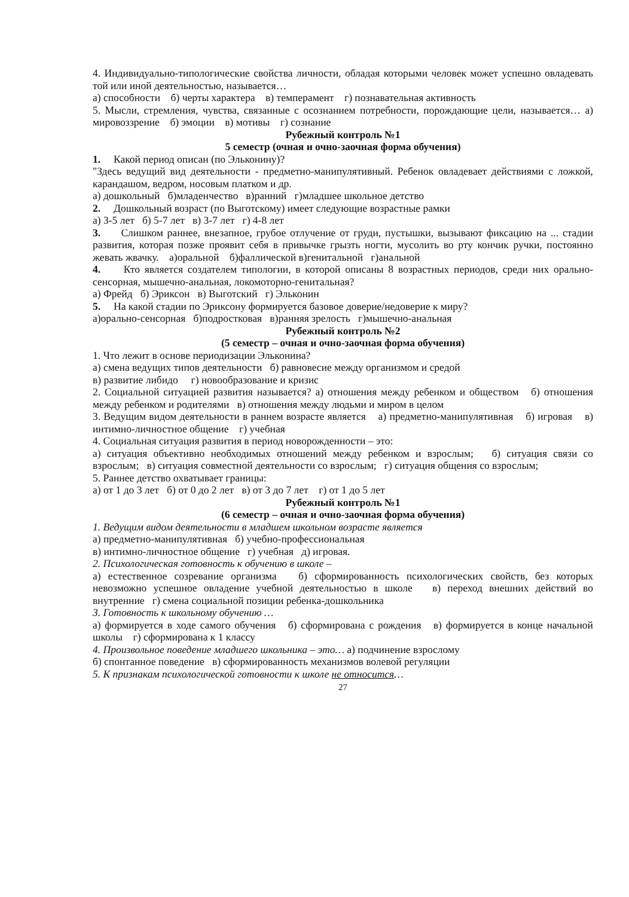4. Индивидуально-типологические свойства личности, обладая которыми человек может успешно овладевать той или иной деятельностью, называется…
а) способности б) черты характера в) темперамент г) познавательная активность
5. Мысли, стремления, чувства, связанные с осознанием потребности, порождающие цели, называется… а) мировоззрение б) эмоции в) мотивы г) сознание
Рубежный контроль №1
5 семестр (очная и очно-заочная форма обучения)
1. Какой период описан (по Эльконину)?
"Здесь ведущий вид деятельности - предметно-манипулятивный. Ребенок овладевает действиями с ложкой, карандашом, ведром, носовым платком и др.
а) дошкольный б)младенчество в)ранний г)младшее школьное детство
2. Дошкольный возраст (по Выготскому) имеет следующие возрастные рамки
а) 3-5 лет б) 5-7 лет в) 3-7 лет г) 4-8 лет
3. Слишком раннее, внезапное, грубое отлучение от груди, пустышки, вызывают фиксацию на ... стадии развития, которая позже проявит себя в привычке грызть ногти, мусолить во рту кончик ручки, постоянно жевать жвачку. а)оральной б)фаллической в)генитальной г)анальной
4. Кто является создателем типологии, в которой описаны 8 возрастных периодов, среди них орально-сенсорная, мышечно-анальная, локомоторно-генитальная?
а) Фрейд б) Эриксон в) Выготский г) Эльконин
5. На какой стадии по Эриксону формируется базовое доверие/недоверие к миру?
а)орально-сенсорная б)подростковая в)ранняя зрелость г)мышечно-анальная
Рубежный контроль №2
(5 семестр – очная и очно-заочная форма обучения)
1. Что лежит в основе периодизации Эльконина?
а) смена ведущих типов деятельности б) равновесие между организмом и средой
в) развитие либидо г) новообразование и кризис
2. Социальной ситуацией развития называется? а) отношения между ребенком и обществом б) отношения между ребенком и родителями в) отношения между людьми и миром в целом
3. Ведущим видом деятельности в раннем возрасте является а) предметно-манипулятивная б) игровая в) интимно-личностное общение г) учебная
4. Социальная ситуация развития в период новорожденности – это:
а) ситуация объективно необходимых отношений между ребенком и взрослым; б) ситуация связи со взрослым; в) ситуация совместной деятельности со взрослым; г) ситуация общения со взрослым;
5. Раннее детство охватывает границы:
а) от 1 до 3 лет б) от 0 до 2 лет в) от 3 до 7 лет г) от 1 до 5 лет
Рубежный контроль №1
(6 семестр – очная и очно-заочная форма обучения)
1. Ведущим видом деятельности в младшем школьном возрасте является
а) предметно-манипулятивная б) учебно-профессиональная
в) интимно-личностное общение г) учебная д) игровая.
2. Психологическая готовность к обучению в школе –
а) естественное созревание организма б) сформированность психологических свойств, без которых невозможно успешное овладение учебной деятельностью в школе в) переход внешних действий во внутренние г) смена социальной позиции ребенка-дошкольника
3. Готовность к школьному обучению …
а) формируется в ходе самого обучения б) сформирована с рождения в) формируется в конце начальной школы г) сформирована к 1 классу
4. Произвольное поведение младшего школьника – это… а) подчинение взрослому
б) спонтанное поведение в) сформированность механизмов волевой регуляции
5. К признакам психологической готовности к школе не относится…
27